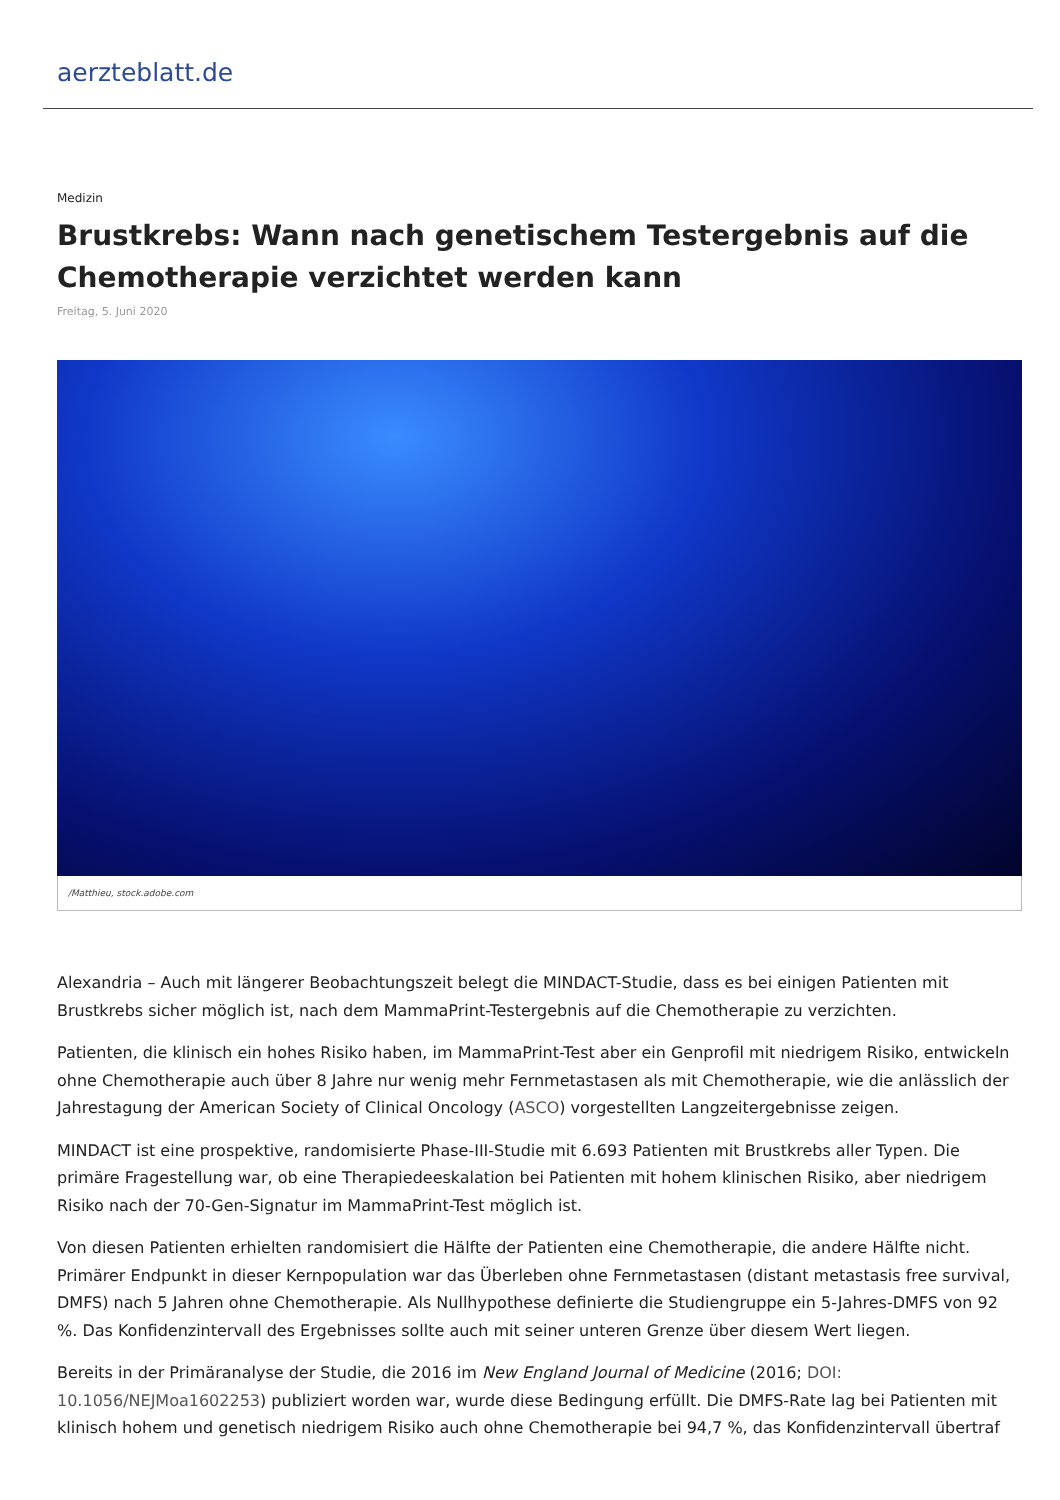aerzteblatt.de
Medizin
Brustkrebs: Wann nach genetischem Testergebnis auf die Chemotherapie verzichtet werden kann
Freitag, 5. Juni 2020
/Matthieu, stock.adobe.com
Alexandria – Auch mit längerer Beobachtungszeit belegt die MINDACT-Studie, dass es bei einigen Patienten mit Brustkrebs sicher möglich ist, nach dem MammaPrint-Testergebnis auf die Chemotherapie zu verzichten.
Patienten, die klinisch ein hohes Risiko haben, im MammaPrint-Test aber ein Genprofil mit niedrigem Risiko, entwickeln ohne Chemotherapie auch über 8 Jahre nur wenig mehr Fernmetastasen als mit Chemotherapie, wie die anlässlich der Jahrestagung der American Society of Clinical Oncology (ASCO) vorgestellten Langzeitergebnisse zeigen.
MINDACT ist eine prospektive, randomisierte Phase-III-Studie mit 6.693 Patienten mit Brustkrebs aller Typen. Die primäre Fragestellung war, ob eine Therapiedeeskalation bei Patienten mit hohem klinischen Risiko, aber niedrigem Risiko nach der 70-Gen-Signatur im MammaPrint-Test möglich ist.
Von diesen Patienten erhielten randomisiert die Hälfte der Patienten eine Chemotherapie, die andere Hälfte nicht. Primärer Endpunkt in dieser Kernpopulation war das Überleben ohne Fernmetastasen (distant metastasis free survival, DMFS) nach 5 Jahren ohne Chemotherapie. Als Nullhypothese definierte die Studiengruppe ein 5-Jahres-DMFS von 92 %. Das Konfidenzintervall des Ergebnisses sollte auch mit seiner unteren Grenze über diesem Wert liegen.
Bereits in der Primäranalyse der Studie, die 2016 im New England Journal of Medicine (2016; DOI: 10.1056/NEJMoa1602253) publiziert worden war, wurde diese Bedingung erfüllt. Die DMFS-Rate lag bei Patienten mit klinisch hohem und genetisch niedrigem Risiko auch ohne Chemotherapie bei 94,7 %, das Konfidenzintervall übertraf